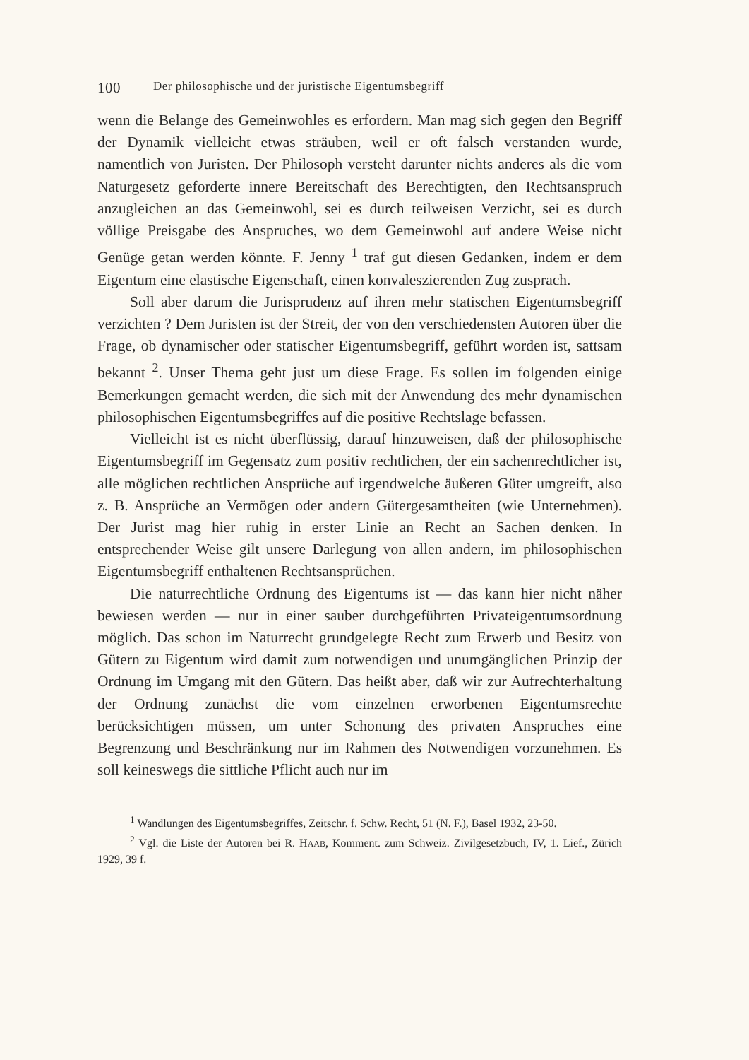100 Der philosophische und der juristische Eigentumsbegriff
wenn die Belange des Gemeinwohles es erfordern. Man mag sich gegen den Begriff der Dynamik vielleicht etwas sträuben, weil er oft falsch verstanden wurde, namentlich von Juristen. Der Philosoph versteht darunter nichts anderes als die vom Naturgesetz geforderte innere Bereitschaft des Berechtigten, den Rechtsanspruch anzugleichen an das Gemeinwohl, sei es durch teilweisen Verzicht, sei es durch völlige Preisgabe des Anspruches, wo dem Gemeinwohl auf andere Weise nicht Genüge getan werden könnte. F. Jenny <sup>1</sup> traf gut diesen Gedanken, indem er dem Eigentum eine elastische Eigenschaft, einen konvaleszierenden Zug zusprach.
Soll aber darum die Jurisprudenz auf ihren mehr statischen Eigentumsbegriff verzichten ? Dem Juristen ist der Streit, der von den verschiedensten Autoren über die Frage, ob dynamischer oder statischer Eigentumsbegriff, geführt worden ist, sattsam bekannt <sup>2</sup>. Unser Thema geht just um diese Frage. Es sollen im folgenden einige Bemerkungen gemacht werden, die sich mit der Anwendung des mehr dynamischen philosophischen Eigentumsbegriffes auf die positive Rechtslage befassen.
Vielleicht ist es nicht überflüssig, darauf hinzuweisen, daß der philosophische Eigentumsbegriff im Gegensatz zum positiv rechtlichen, der ein sachenrechtlicher ist, alle möglichen rechtlichen Ansprüche auf irgendwelche äußeren Güter umgreift, also z. B. Ansprüche an Vermögen oder andern Gütergesamtheiten (wie Unternehmen). Der Jurist mag hier ruhig in erster Linie an Recht an Sachen denken. In entsprechender Weise gilt unsere Darlegung von allen andern, im philosophischen Eigentumsbegriff enthaltenen Rechtsansprüchen.
Die naturrechtliche Ordnung des Eigentums ist — das kann hier nicht näher bewiesen werden — nur in einer sauber durchgeführten Privateigentumsordnung möglich. Das schon im Naturrecht grundgelegte Recht zum Erwerb und Besitz von Gütern zu Eigentum wird damit zum notwendigen und unumgänglichen Prinzip der Ordnung im Umgang mit den Gütern. Das heißt aber, daß wir zur Aufrechterhaltung der Ordnung zunächst die vom einzelnen erworbenen Eigentumsrechte berücksichtigen müssen, um unter Schonung des privaten Anspruches eine Begrenzung und Beschränkung nur im Rahmen des Notwendigen vorzunehmen. Es soll keineswegs die sittliche Pflicht auch nur im
<sup>1</sup> Wandlungen des Eigentumsbegriffes, Zeitschr. f. Schw. Recht, 51 (N. F.), Basel 1932, 23-50.
<sup>2</sup> Vgl. die Liste der Autoren bei R. HAAB, Komment. zum Schweiz. Zivilgesetzbuch, IV, 1. Lief., Zürich 1929, 39 f.